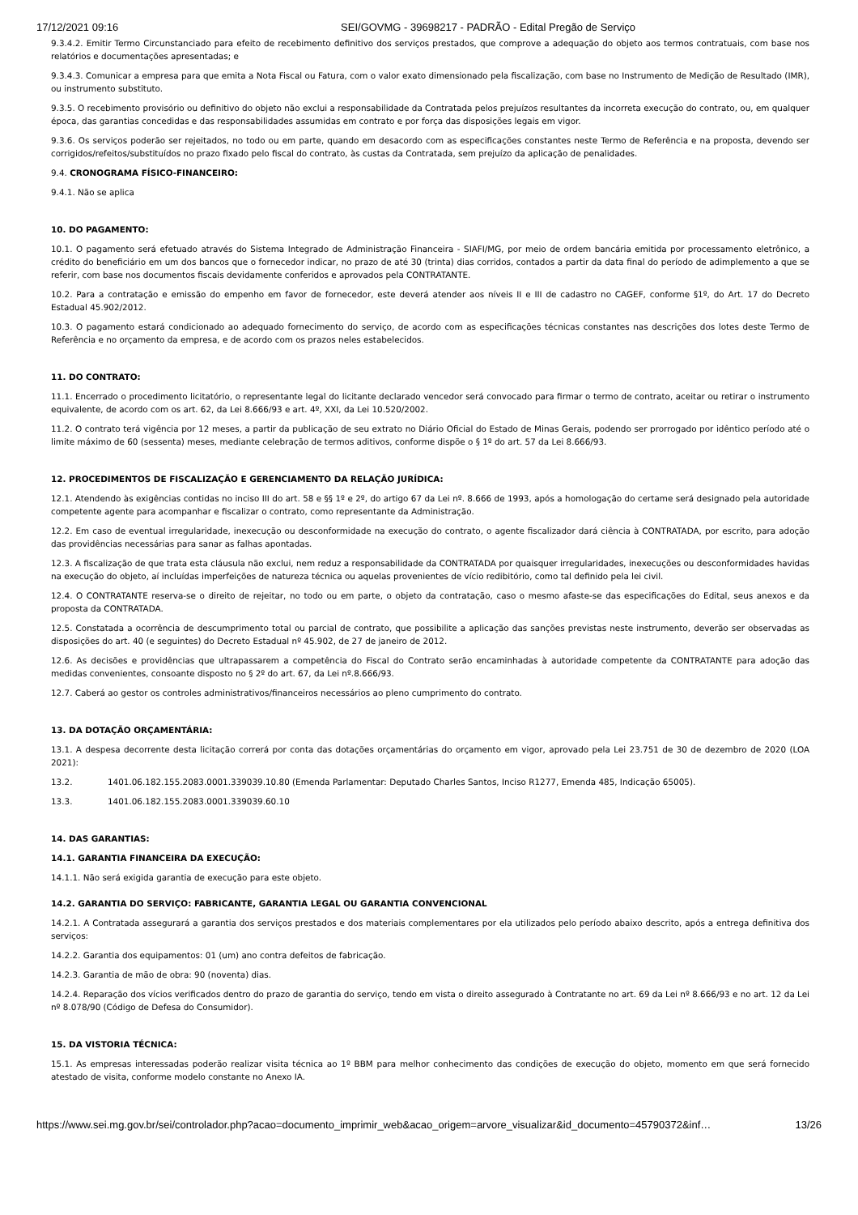17/12/2021 09:16 SEI/GOVMG - 39698217 - PADRÃO - Edital Pregão de Serviço
9.3.4.2. Emitir Termo Circunstanciado para efeito de recebimento definitivo dos serviços prestados, que comprove a adequação do objeto aos termos contratuais, com base nos relatórios e documentações apresentadas; e
9.3.4.3. Comunicar a empresa para que emita a Nota Fiscal ou Fatura, com o valor exato dimensionado pela fiscalização, com base no Instrumento de Medição de Resultado (IMR), ou instrumento substituto.
9.3.5. O recebimento provisório ou definitivo do objeto não exclui a responsabilidade da Contratada pelos prejuízos resultantes da incorreta execução do contrato, ou, em qualquer época, das garantias concedidas e das responsabilidades assumidas em contrato e por força das disposições legais em vigor.
9.3.6. Os serviços poderão ser rejeitados, no todo ou em parte, quando em desacordo com as especificações constantes neste Termo de Referência e na proposta, devendo ser corrigidos/refeitos/substituídos no prazo fixado pelo fiscal do contrato, às custas da Contratada, sem prejuízo da aplicação de penalidades.
9.4. CRONOGRAMA FÍSICO-FINANCEIRO:
9.4.1. Não se aplica
10. DO PAGAMENTO:
10.1. O pagamento será efetuado através do Sistema Integrado de Administração Financeira - SIAFI/MG, por meio de ordem bancária emitida por processamento eletrônico, a crédito do beneficiário em um dos bancos que o fornecedor indicar, no prazo de até 30 (trinta) dias corridos, contados a partir da data final do período de adimplemento a que se referir, com base nos documentos fiscais devidamente conferidos e aprovados pela CONTRATANTE.
10.2. Para a contratação e emissão do empenho em favor de fornecedor, este deverá atender aos níveis II e III de cadastro no CAGEF, conforme §1º, do Art. 17 do Decreto Estadual 45.902/2012.
10.3. O pagamento estará condicionado ao adequado fornecimento do serviço, de acordo com as especificações técnicas constantes nas descrições dos lotes deste Termo de Referência e no orçamento da empresa, e de acordo com os prazos neles estabelecidos.
11. DO CONTRATO:
11.1. Encerrado o procedimento licitatório, o representante legal do licitante declarado vencedor será convocado para firmar o termo de contrato, aceitar ou retirar o instrumento equivalente, de acordo com os art. 62, da Lei 8.666/93 e art. 4º, XXI, da Lei 10.520/2002.
11.2. O contrato terá vigência por 12 meses, a partir da publicação de seu extrato no Diário Oficial do Estado de Minas Gerais, podendo ser prorrogado por idêntico período até o limite máximo de 60 (sessenta) meses, mediante celebração de termos aditivos, conforme dispõe o § 1º do art. 57 da Lei 8.666/93.
12. PROCEDIMENTOS DE FISCALIZAÇÃO E GERENCIAMENTO DA RELAÇÃO JURÍDICA:
12.1. Atendendo às exigências contidas no inciso III do art. 58 e §§ 1º e 2º, do artigo 67 da Lei nº. 8.666 de 1993, após a homologação do certame será designado pela autoridade competente agente para acompanhar e fiscalizar o contrato, como representante da Administração.
12.2. Em caso de eventual irregularidade, inexecução ou desconformidade na execução do contrato, o agente fiscalizador dará ciência à CONTRATADA, por escrito, para adoção das providências necessárias para sanar as falhas apontadas.
12.3. A fiscalização de que trata esta cláusula não exclui, nem reduz a responsabilidade da CONTRATADA por quaisquer irregularidades, inexecuções ou desconformidades havidas na execução do objeto, aí incluídas imperfeições de natureza técnica ou aquelas provenientes de vício redibitório, como tal definido pela lei civil.
12.4. O CONTRATANTE reserva-se o direito de rejeitar, no todo ou em parte, o objeto da contratação, caso o mesmo afaste-se das especificações do Edital, seus anexos e da proposta da CONTRATADA.
12.5. Constatada a ocorrência de descumprimento total ou parcial de contrato, que possibilite a aplicação das sanções previstas neste instrumento, deverão ser observadas as disposições do art. 40 (e seguintes) do Decreto Estadual nº 45.902, de 27 de janeiro de 2012.
12.6. As decisões e providências que ultrapassarem a competência do Fiscal do Contrato serão encaminhadas à autoridade competente da CONTRATANTE para adoção das medidas convenientes, consoante disposto no § 2º do art. 67, da Lei nº.8.666/93.
12.7. Caberá ao gestor os controles administrativos/financeiros necessários ao pleno cumprimento do contrato.
13. DA DOTAÇÃO ORÇAMENTÁRIA:
13.1. A despesa decorrente desta licitação correrá por conta das dotações orçamentárias do orçamento em vigor, aprovado pela Lei 23.751 de 30 de dezembro de 2020 (LOA 2021):
13.2. 1401.06.182.155.2083.0001.339039.10.80 (Emenda Parlamentar: Deputado Charles Santos, Inciso R1277, Emenda 485, Indicação 65005).
13.3. 1401.06.182.155.2083.0001.339039.60.10
14. DAS GARANTIAS:
14.1. GARANTIA FINANCEIRA DA EXECUÇÃO:
14.1.1. Não será exigida garantia de execução para este objeto.
14.2. GARANTIA DO SERVIÇO: FABRICANTE, GARANTIA LEGAL OU GARANTIA CONVENCIONAL
14.2.1. A Contratada assegurará a garantia dos serviços prestados e dos materiais complementares por ela utilizados pelo período abaixo descrito, após a entrega definitiva dos serviços:
14.2.2. Garantia dos equipamentos: 01 (um) ano contra defeitos de fabricação.
14.2.3. Garantia de mão de obra: 90 (noventa) dias.
14.2.4. Reparação dos vícios verificados dentro do prazo de garantia do serviço, tendo em vista o direito assegurado à Contratante no art. 69 da Lei nº 8.666/93 e no art. 12 da Lei nº 8.078/90 (Código de Defesa do Consumidor).
15. DA VISTORIA TÉCNICA:
15.1. As empresas interessadas poderão realizar visita técnica ao 1º BBM para melhor conhecimento das condições de execução do objeto, momento em que será fornecido atestado de visita, conforme modelo constante no Anexo IA.
https://www.sei.mg.gov.br/sei/controlador.php?acao=documento_imprimir_web&acao_origem=arvore_visualizar&id_documento=45790372&inf… 13/26